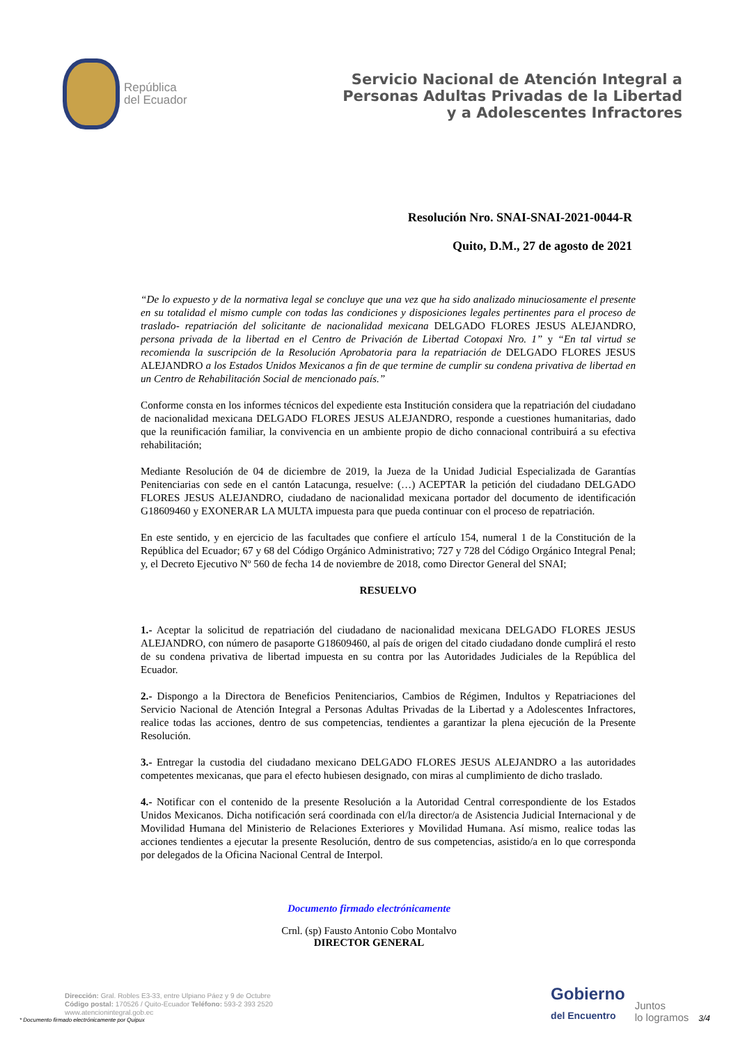República
del Ecuador
Servicio Nacional de Atención Integral a
Personas Adultas Privadas de la Libertad
y a Adolescentes Infractores
Resolución Nro. SNAI-SNAI-2021-0044-R
Quito, D.M., 27 de agosto de 2021
“De lo expuesto y de la normativa legal se concluye que una vez que ha sido analizado minuciosamente el presente en su totalidad el mismo cumple con todas las condiciones y disposiciones legales pertinentes para el proceso de traslado- repatriación del solicitante de nacionalidad mexicana DELGADO FLORES JESUS ALEJANDRO, persona privada de la libertad en el Centro de Privación de Libertad Cotopaxi Nro. 1” y “En tal virtud se recomienda la suscripción de la Resolución Aprobatoria para la repatriación de DELGADO FLORES JESUS ALEJANDRO a los Estados Unidos Mexicanos a fin de que termine de cumplir su condena privativa de libertad en un Centro de Rehabilitación Social de mencionado país.”
Conforme consta en los informes técnicos del expediente esta Institución considera que la repatriación del ciudadano de nacionalidad mexicana DELGADO FLORES JESUS ALEJANDRO, responde a cuestiones humanitarias, dado que la reunificación familiar, la convivencia en un ambiente propio de dicho connacional contribuirá a su efectiva rehabilitación;
Mediante Resolución de 04 de diciembre de 2019, la Jueza de la Unidad Judicial Especializada de Garantías Penitenciarias con sede en el cantón Latacunga, resuelve: (…) ACEPTAR la petición del ciudadano DELGADO FLORES JESUS ALEJANDRO, ciudadano de nacionalidad mexicana portador del documento de identificación G18609460 y EXONERAR LA MULTA impuesta para que pueda continuar con el proceso de repatriación.
En este sentido, y en ejercicio de las facultades que confiere el artículo 154, numeral 1 de la Constitución de la República del Ecuador; 67 y 68 del Código Orgánico Administrativo; 727 y 728 del Código Orgánico Integral Penal; y, el Decreto Ejecutivo Nº 560 de fecha 14 de noviembre de 2018, como Director General del SNAI;
RESUELVO
1.- Aceptar la solicitud de repatriación del ciudadano de nacionalidad mexicana DELGADO FLORES JESUS ALEJANDRO, con número de pasaporte G18609460, al país de origen del citado ciudadano donde cumplirá el resto de su condena privativa de libertad impuesta en su contra por las Autoridades Judiciales de la República del Ecuador.
2.- Dispongo a la Directora de Beneficios Penitenciarios, Cambios de Régimen, Indultos y Repatriaciones del Servicio Nacional de Atención Integral a Personas Adultas Privadas de la Libertad y a Adolescentes Infractores, realice todas las acciones, dentro de sus competencias, tendientes a garantizar la plena ejecución de la Presente Resolución.
3.- Entregar la custodia del ciudadano mexicano DELGADO FLORES JESUS ALEJANDRO a las autoridades competentes mexicanas, que para el efecto hubiesen designado, con miras al cumplimiento de dicho traslado.
4.- Notificar con el contenido de la presente Resolución a la Autoridad Central correspondiente de los Estados Unidos Mexicanos. Dicha notificación será coordinada con el/la director/a de Asistencia Judicial Internacional y de Movilidad Humana del Ministerio de Relaciones Exteriores y Movilidad Humana. Así mismo, realice todas las acciones tendientes a ejecutar la presente Resolución, dentro de sus competencias, asistido/a en lo que corresponda por delegados de la Oficina Nacional Central de Interpol.
Documento firmado electrónicamente
Crnl. (sp) Fausto Antonio Cobo Montalvo
DIRECTOR GENERAL
Dirección: Gral. Robles E3-33, entre Ulpiano Páez y 9 de Octubre
Código postal: 170526 / Quito-Ecuador Teléfono: 593-2 393 2520
www.atencionintegral.gob.ec
* Documento firmado electrónicamente por Quipux
Gobierno
del Encuentro
Juntos
lo logramos
3/4